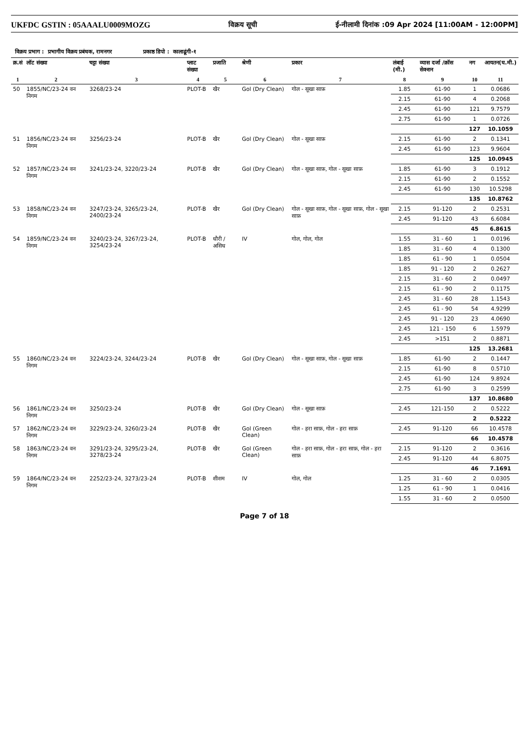UKFDC GSTIN : 05AAALU0009MOZG विक्रय सूची ई-नीलामी दिनांक :09 Apr 2024 [11:00AM - 12:00PM]
विक्रय प्रभाग : प्रभागीय विक्रय प्रबंधक, रामनगर प्रकाष्ठ डिपो : कालाढूंगी-१
| क्र.सं | लॉट संख्या | चट्टा संख्या | प्लाट संख्या | प्रजाति | श्रेणी | प्रकार | लंबाई (मी.) | व्यास दर्जा /क्रॉस सेक्शन | नग | आयतन(घ.मी.) |
| --- | --- | --- | --- | --- | --- | --- | --- | --- | --- | --- |
| 1 | 2 | 3 | 4 | 5 | 6 | 7 | 8 | 9 | 10 | 11 |
| 50 | 1855/NC/23-24 वन निगम | 3268/23-24 | PLOT-B | खैर | Gol (Dry Clean) | गोल - सूखा साफ़ | 1.85 | 61-90 | 1 | 0.0686 |
| | | | | | | | 2.15 | 61-90 | 4 | 0.2068 |
| | | | | | | | 2.45 | 61-90 | 121 | 9.7579 |
| | | | | | | | 2.75 | 61-90 | 1 | 0.0726 |
| | | | | | | | | | 127 | 10.1059 |
| 51 | 1856/NC/23-24 वन निगम | 3256/23-24 | PLOT-B | खैर | Gol (Dry Clean) | गोल - सूखा साफ़ | 2.15 | 61-90 | 2 | 0.1341 |
| | | | | | | | 2.45 | 61-90 | 123 | 9.9604 |
| | | | | | | | | | 125 | 10.0945 |
| 52 | 1857/NC/23-24 वन निगम | 3241/23-24, 3220/23-24 | PLOT-B | खैर | Gol (Dry Clean) | गोल - सूखा साफ़, गोल - सूखा साफ़ | 1.85 | 61-90 | 3 | 0.1912 |
| | | | | | | | 2.15 | 61-90 | 2 | 0.1552 |
| | | | | | | | 2.45 | 61-90 | 130 | 10.5298 |
| | | | | | | | | | 135 | 10.8762 |
| 53 | 1858/NC/23-24 वन निगम | 3247/23-24, 3265/23-24, 2400/23-24 | PLOT-B | खैर | Gol (Dry Clean) | गोल - सूखा साफ़, गोल - सूखा साफ़, गोल - सूखा साफ़ | 2.15 | 91-120 | 2 | 0.2531 |
| | | | | | | | 2.45 | 91-120 | 43 | 6.6084 |
| | | | | | | | | | 45 | 6.8615 |
| 54 | 1859/NC/23-24 वन निगम | 3240/23-24, 3267/23-24, 3254/23-24 | PLOT-B | धौरी / असिध | IV | गोल, गोल, गोल | 1.55 | 31 - 60 | 1 | 0.0196 |
| | | | | | | | 1.85 | 31 - 60 | 4 | 0.1300 |
| | | | | | | | 1.85 | 61 - 90 | 1 | 0.0504 |
| | | | | | | | 1.85 | 91 - 120 | 2 | 0.2627 |
| | | | | | | | 2.15 | 31 - 60 | 2 | 0.0497 |
| | | | | | | | 2.15 | 61 - 90 | 2 | 0.1175 |
| | | | | | | | 2.45 | 31 - 60 | 28 | 1.1543 |
| | | | | | | | 2.45 | 61 - 90 | 54 | 4.9299 |
| | | | | | | | 2.45 | 91 - 120 | 23 | 4.0690 |
| | | | | | | | 2.45 | 121 - 150 | 6 | 1.5979 |
| | | | | | | | 2.45 | >151 | 2 | 0.8871 |
| | | | | | | | | | 125 | 13.2681 |
| 55 | 1860/NC/23-24 वन निगम | 3224/23-24, 3244/23-24 | PLOT-B | खैर | Gol (Dry Clean) | गोल - सूखा साफ़, गोल - सूखा साफ़ | 1.85 | 61-90 | 2 | 0.1447 |
| | | | | | | | 2.15 | 61-90 | 8 | 0.5710 |
| | | | | | | | 2.45 | 61-90 | 124 | 9.8924 |
| | | | | | | | 2.75 | 61-90 | 3 | 0.2599 |
| | | | | | | | | | 137 | 10.8680 |
| 56 | 1861/NC/23-24 वन निगम | 3250/23-24 | PLOT-B | खैर | Gol (Dry Clean) | गोल - सूखा साफ़ | 2.45 | 121-150 | 2 | 0.5222 |
| | | | | | | | | | 2 | 0.5222 |
| 57 | 1862/NC/23-24 वन निगम | 3229/23-24, 3260/23-24 | PLOT-B | खैर | Gol (Green Clean) | गोल - हरा साफ़, गोल - हरा साफ़ | 2.45 | 91-120 | 66 | 10.4578 |
| | | | | | | | | | 66 | 10.4578 |
| 58 | 1863/NC/23-24 वन निगम | 3291/23-24, 3295/23-24, 3278/23-24 | PLOT-B | खैर | Gol (Green Clean) | गोल - हरा साफ़, गोल - हरा साफ़, गोल - हरा साफ़ | 2.15 | 91-120 | 2 | 0.3616 |
| | | | | | | | 2.45 | 91-120 | 44 | 6.8075 |
| | | | | | | | | | 46 | 7.1691 |
| 59 | 1864/NC/23-24 वन निगम | 2252/23-24, 3273/23-24 | PLOT-B | शीशम | IV | गोल, गोल | 1.25 | 31 - 60 | 2 | 0.0305 |
| | | | | | | | 1.25 | 61 - 90 | 1 | 0.0416 |
| | | | | | | | 1.55 | 31 - 60 | 2 | 0.0500 |
Page 7 of 18